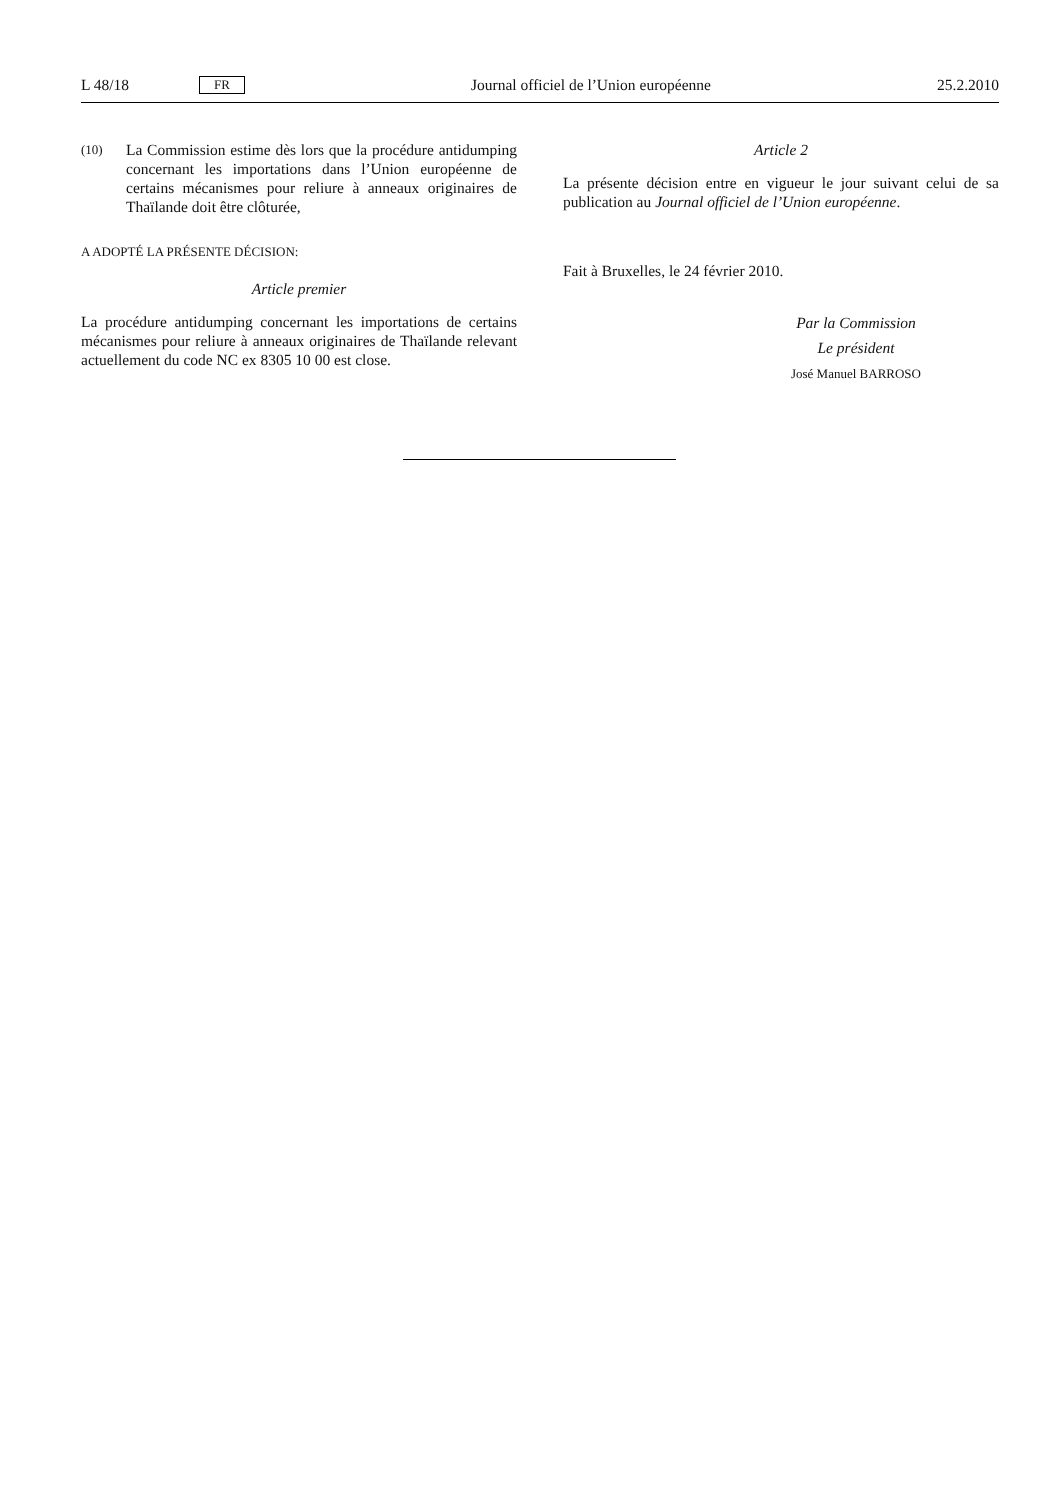L 48/18 FR
Journal officiel de l’Union européenne 25.2.2010
(10)
La Commission estime dès lors que la procédure antidumping concernant les importations dans l’Union européenne de certains mécanismes pour reliure à anneaux originaires de Thaïlande doit être clôturée,
A ADOPTÉ LA PRÉSENTE DÉCISION:
Article premier
La procédure antidumping concernant les importations de certains mécanismes pour reliure à anneaux originaires de Thaïlande relevant actuellement du code NC ex 8305 10 00 est close.
Article 2
La présente décision entre en vigueur le jour suivant celui de sa publication au Journal officiel de l’Union européenne.
Fait à Bruxelles, le 24 février 2010.
Par la Commission
Le président
José Manuel BARROSO